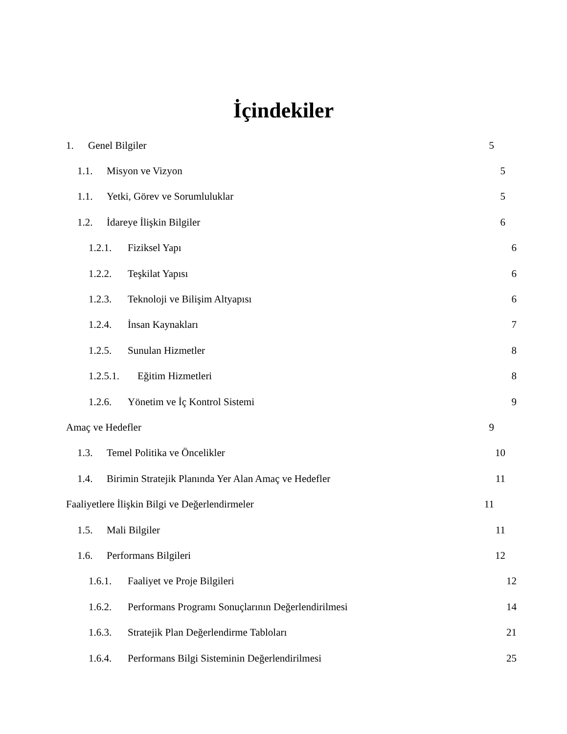İçindekiler
1. Genel Bilgiler 5
1.1. Misyon ve Vizyon 5
1.1. Yetki, Görev ve Sorumluluklar 5
1.2. İdareye İlişkin Bilgiler 6
1.2.1. Fiziksel Yapı 6
1.2.2. Teşkilat Yapısı 6
1.2.3. Teknoloji ve Bilişim Altyapısı 6
1.2.4. İnsan Kaynakları 7
1.2.5. Sunulan Hizmetler 8
1.2.5.1. Eğitim Hizmetleri 8
1.2.6. Yönetim ve İç Kontrol Sistemi 9
Amaç ve Hedefler 9
1.3. Temel Politika ve Öncelikler 10
1.4. Birimin Stratejik Planında Yer Alan Amaç ve Hedefler 11
Faaliyetlere İlişkin Bilgi ve Değerlendirmeler 11
1.5. Mali Bilgiler 11
1.6. Performans Bilgileri 12
1.6.1. Faaliyet ve Proje Bilgileri 12
1.6.2. Performans Programı Sonuçlarının Değerlendirilmesi 14
1.6.3. Stratejik Plan Değerlendirme Tabloları 21
1.6.4. Performans Bilgi Sisteminin Değerlendirilmesi 25